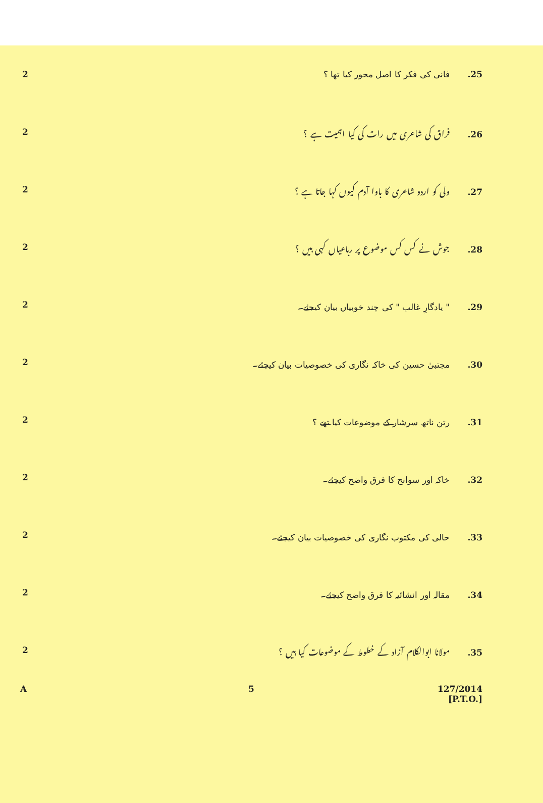2
25. فانی کی فکر کا اصل محور کیا تھا ؟
2
26. فراق کی شاعری میں رات کی کیا اہمیت ہے ؟
2
27. ولی کو اردو شاعری کا باوا آدم کیوں کہا جاتا ہے ؟
2
28. جوش نے کس کس موضوع پر رباعیاں کہی ہیں ؟
2
29. " یادگارِ غالب " کی چند خوبیاں بیان کیجئے۔
2
30. مجتبیٰ حسین کی خاکہ نگاری کی خصوصیات بیان کیجئے۔
2
31. رتن ناتھ سرشار کے موضوعات کیا تھے ؟
2
32. خاکہ اور سوانح کا فرق واضح کیجئے۔
2
33. حالی کی مکتوب نگاری کی خصوصیات بیان کیجئے۔
2
34. مقالہ اور انشائیہ کا فرق واضح کیجئے۔
2
35. مولانا ابوالکلام آزاد کے خطوط کے موضوعات کیا ہیں ؟
A 5 127/2014
[P.T.O.]